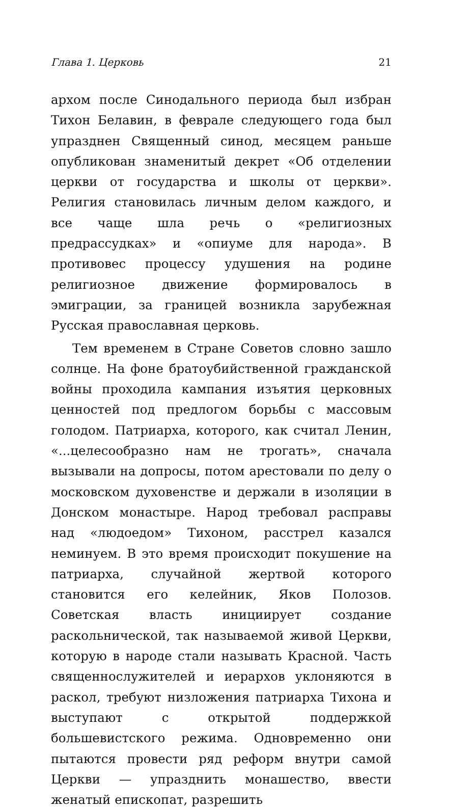Глава 1. Церковь 21
архом после Синодального периода был избран Тихон Белавин, в феврале следующего года был упразднен Священный синод, месяцем раньше опубликован знаменитый декрет «Об отделении церкви от государства и школы от церкви». Религия становилась личным делом каждого, и все чаще шла речь о «религиозных предрассудках» и «опиуме для народа». В противовес процессу удушения на родине религиозное движение формировалось в эмиграции, за границей возникла зарубежная Русская православная церковь.
Тем временем в Стране Советов словно зашло солнце. На фоне братоубийственной гражданской войны проходила кампания изъятия церковных ценностей под предлогом борьбы с массовым голодом. Патриарха, которого, как считал Ленин, «...целесообразно нам не трогать», сначала вызывали на допросы, потом арестовали по делу о московском духовенстве и держали в изоляции в Донском монастыре. Народ требовал расправы над «людоедом» Тихоном, расстрел казался неминуем. В это время происходит покушение на патриарха, случайной жертвой которого становится его келейник, Яков Полозов. Советская власть инициирует создание раскольнической, так называемой живой Церкви, которую в народе стали называть Красной. Часть священнослужителей и иерархов уклоняются в раскол, требуют низложения патриарха Тихона и выступают с открытой поддержкой большевистского режима. Одновременно они пытаются провести ряд реформ внутри самой Церкви — упразднить монашество, ввести женатый епископат, разрешить